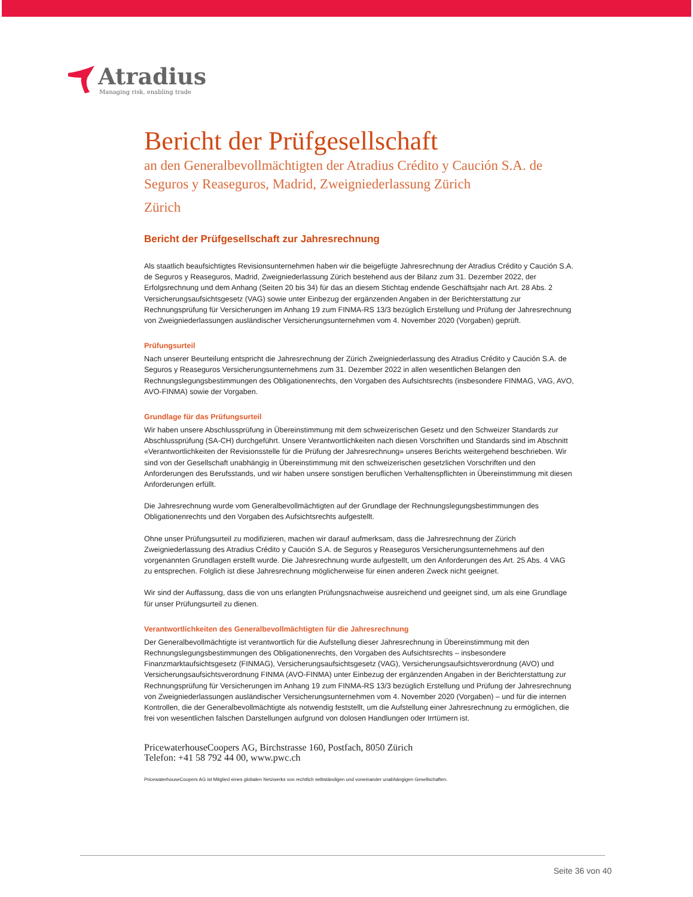Atradius
Managing risk, enabling trade
Bericht der Prüfgesellschaft
an den Generalbevollmächtigten der Atradius Crédito y Caución S.A. de Seguros y Reaseguros, Madrid, Zweigniederlassung Zürich
Zürich
Bericht der Prüfgesellschaft zur Jahresrechnung
Als staatlich beaufsichtigtes Revisionsunternehmen haben wir die beigefügte Jahresrechnung der Atradius Crédito y Caución S.A. de Seguros y Reaseguros, Madrid, Zweigniederlassung Zürich bestehend aus der Bilanz zum 31. Dezember 2022, der Erfolgsrechnung und dem Anhang (Seiten 20 bis 34) für das an diesem Stichtag endende Geschäftsjahr nach Art. 28 Abs. 2 Versicherungsaufsichtsgesetz (VAG) sowie unter Einbezug der ergänzenden Angaben in der Berichterstattung zur Rechnungsprüfung für Versicherungen im Anhang 19 zum FINMA-RS 13/3 bezüglich Erstellung und Prüfung der Jahresrechnung von Zweigniederlassungen ausländischer Versicherungsunternehmen vom 4. November 2020 (Vorgaben) geprüft.
Prüfungsurteil
Nach unserer Beurteilung entspricht die Jahresrechnung der Zürich Zweigniederlassung des Atradius Crédito y Caución S.A. de Seguros y Reaseguros Versicherungsunternehmens zum 31. Dezember 2022 in allen wesentlichen Belangen den Rechnungslegungsbestimmungen des Obligationenrechts, den Vorgaben des Aufsichtsrechts (insbesondere FINMAG, VAG, AVO, AVO-FINMA) sowie der Vorgaben.
Grundlage für das Prüfungsurteil
Wir haben unsere Abschlussprüfung in Übereinstimmung mit dem schweizerischen Gesetz und den Schweizer Standards zur Abschlussprüfung (SA-CH) durchgeführt. Unsere Verantwortlichkeiten nach diesen Vorschriften und Standards sind im Abschnitt «Verantwortlichkeiten der Revisionsstelle für die Prüfung der Jahresrechnung» unseres Berichts weitergehend beschrieben. Wir sind von der Gesellschaft unabhängig in Übereinstimmung mit den schweizerischen gesetzlichen Vorschriften und den Anforderungen des Berufsstands, und wir haben unsere sonstigen beruflichen Verhaltenspflichten in Übereinstimmung mit diesen Anforderungen erfüllt.
Die Jahresrechnung wurde vom Generalbevollmächtigten auf der Grundlage der Rechnungslegungsbestimmungen des Obligationenrechts und den Vorgaben des Aufsichtsrechts aufgestellt.
Ohne unser Prüfungsurteil zu modifizieren, machen wir darauf aufmerksam, dass die Jahresrechnung der Zürich Zweigniederlassung des Atradius Crédito y Caución S.A. de Seguros y Reaseguros Versicherungsunternehmens auf den vorgenannten Grundlagen erstellt wurde. Die Jahresrechnung wurde aufgestellt, um den Anforderungen des Art. 25 Abs. 4 VAG zu entsprechen. Folglich ist diese Jahresrechnung möglicherweise für einen anderen Zweck nicht geeignet.
Wir sind der Auffassung, dass die von uns erlangten Prüfungsnachweise ausreichend und geeignet sind, um als eine Grundlage für unser Prüfungsurteil zu dienen.
Verantwortlichkeiten des Generalbevollmächtigten für die Jahresrechnung
Der Generalbevollmächtigte ist verantwortlich für die Aufstellung dieser Jahresrechnung in Übereinstimmung mit den Rechnungslegungsbestimmungen des Obligationenrechts, den Vorgaben des Aufsichtsrechts – insbesondere Finanzmarktaufsichtsgesetz (FINMAG), Versicherungsaufsichtsgesetz (VAG), Versicherungsaufsichtsverordnung (AVO) und Versicherungsaufsichtsverordnung FINMA (AVO-FINMA) unter Einbezug der ergänzenden Angaben in der Berichterstattung zur Rechnungsprüfung für Versicherungen im Anhang 19 zum FINMA-RS 13/3 bezüglich Erstellung und Prüfung der Jahresrechnung von Zweigniederlassungen ausländischer Versicherungsunternehmen vom 4. November 2020 (Vorgaben) – und für die internen Kontrollen, die der Generalbevollmächtigte als notwendig feststellt, um die Aufstellung einer Jahresrechnung zu ermöglichen, die frei von wesentlichen falschen Darstellungen aufgrund von dolosen Handlungen oder Irrtümern ist.
PricewaterhouseCoopers AG, Birchstrasse 160, Postfach, 8050 Zürich
Telefon: +41 58 792 44 00, www.pwc.ch
PricewaterhouseCoopers AG ist Mitglied eines globalen Netzwerks von rechtlich selbständigen und voneinander unabhängigen Gesellschaften.
Seite 36 von 40